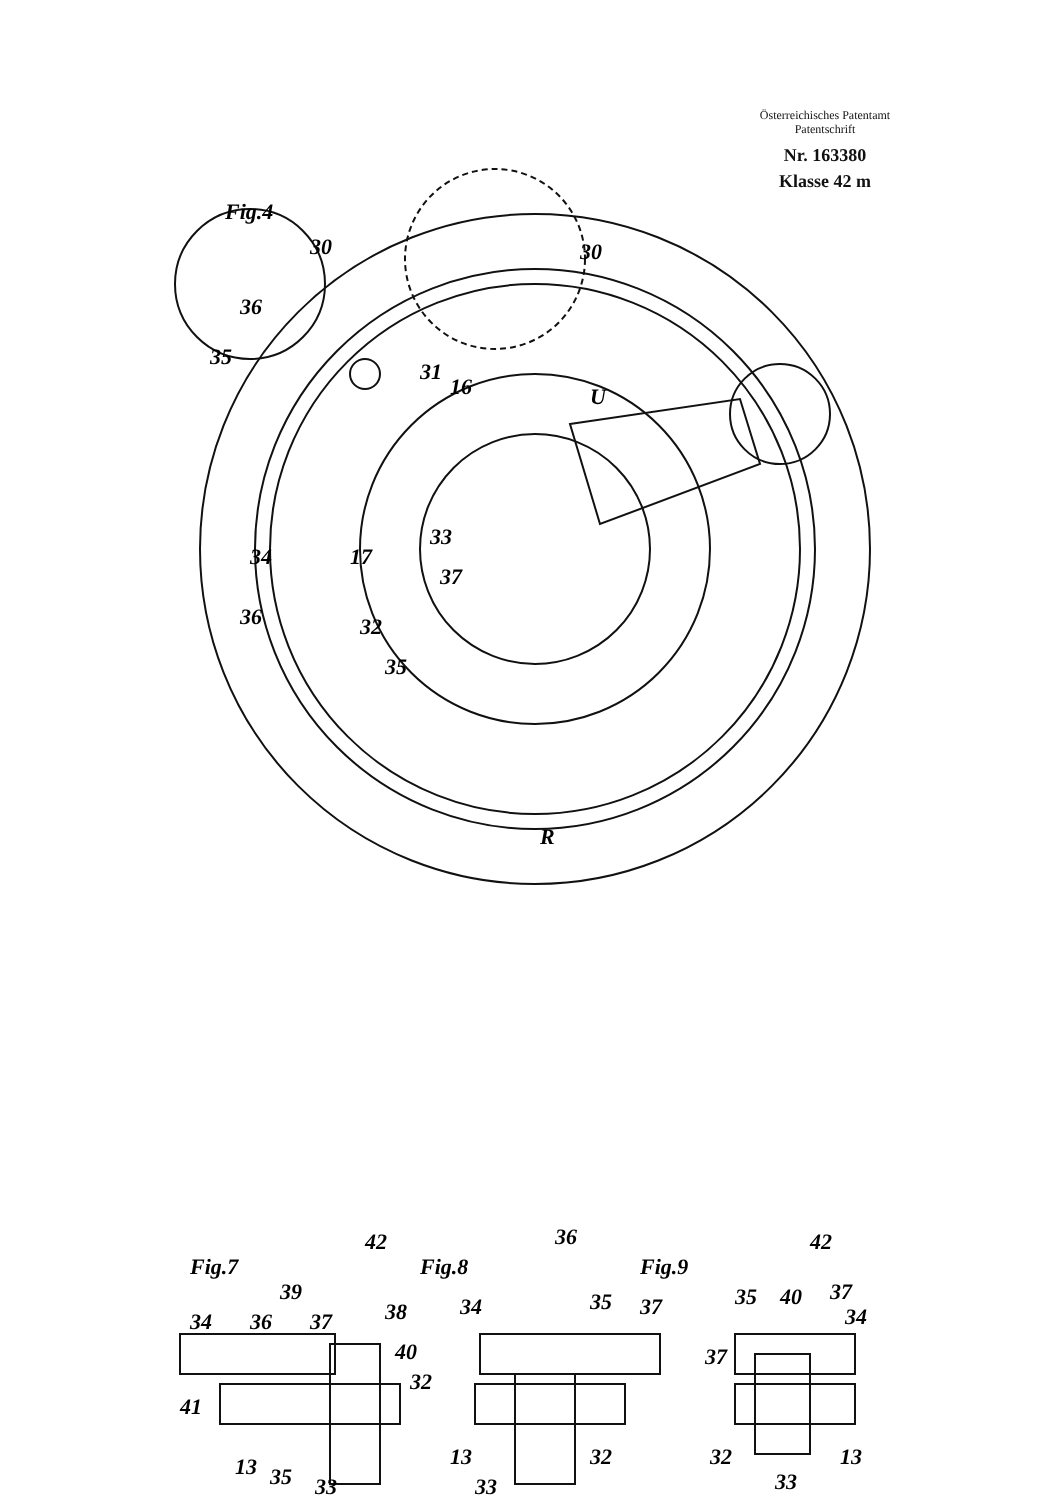Österreichisches Patentamt
Patentschrift
Nr. 163380
Klasse 42 m
Fig.4
30
30
16
31
U
36
35
34
17
33
37
36
32
35
R
Fig.7
Fig.8
Fig.9
42
39
38
34
36
37
40
32
41
13
35
33
36
34
35
37
13
32
33
42
35
40
37
34
37
32
13
33